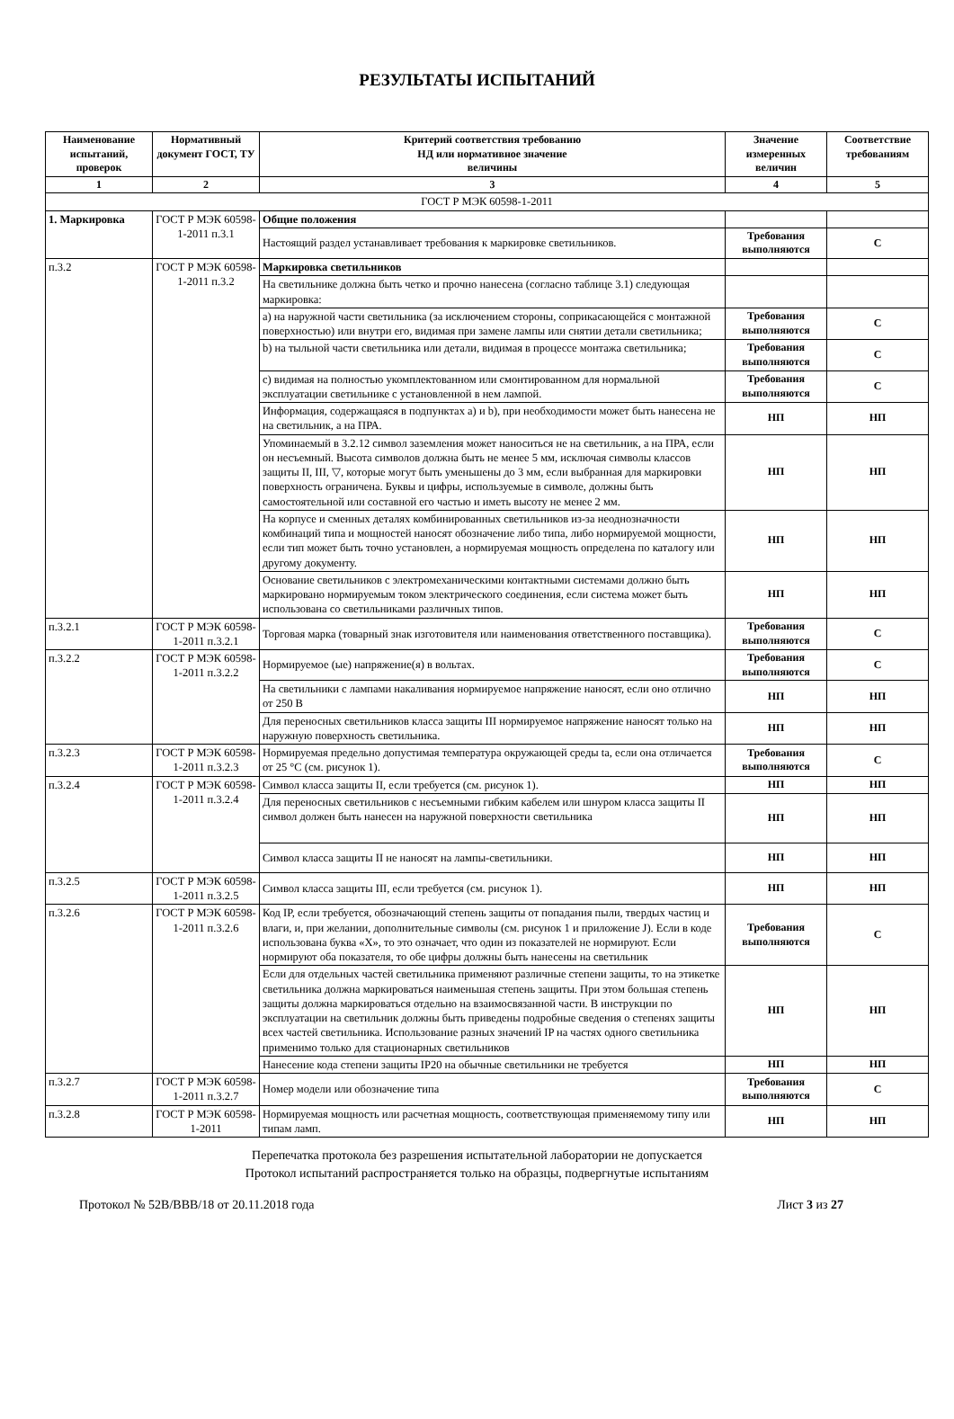РЕЗУЛЬТАТЫ ИСПЫТАНИЙ
| Наименование испытаний, проверок | Нормативный документ ГОСТ, ТУ | Критерий соответствия требованию НД или нормативное значение величины | Значение измеренных величин | Соответствие требованиям |
| --- | --- | --- | --- | --- |
| 1 | 2 | 3 | 4 | 5 |
| ГОСТ Р МЭК 60598-1-2011 | | | | |
| 1. Маркировка | ГОСТ Р МЭК 60598-1-2011 п.3.1 | Общие положения | | |
| | | Настоящий раздел устанавливает требования к маркировке светильников. | Требования выполняются | С |
| п.3.2 | ГОСТ Р МЭК 60598-1-2011 п.3.2 | Маркировка светильников | | |
| | | На светильнике должна быть четко и прочно нанесена (согласно таблице 3.1) следующая маркировка: | | |
| | | a) на наружной части светильника (за исключением стороны, соприкасающейся с монтажной поверхностью) или внутри его, видимая при замене лампы или снятии детали светильника; | Требования выполняются | С |
| | | b) на тыльной части светильника или детали, видимая в процессе монтажа светильника; | Требования выполняются | С |
| | | c) видимая на полностью укомплектованном или смонтированном для нормальной эксплуатации светильнике с установленной в нем лампой. | Требования выполняются | С |
| | | Информация, содержащаяся в подпунктах a) и b), при необходимости может быть нанесена не на светильник, а на ПРА. | НП | НП |
| | | Упоминаемый в 3.2.12 символ заземления может наноситься не на светильник, а на ПРА, если он несъемный. Высота символов должна быть не менее 5 мм, исключая символы классов защиты II, III, ▽, которые могут быть уменьшены до 3 мм, если выбранная для маркировки поверхность ограничена. Буквы и цифры, используемые в символе, должны быть самостоятельной или составной его частью и иметь высоту не менее 2 мм. | НП | НП |
| | | На корпусе и сменных деталях комбинированных светильников из-за неоднозначности комбинаций типа и мощностей наносят обозначение либо типа, либо нормируемой мощности, если тип может быть точно установлен, а нормируемая мощность определена по каталогу или другому документу. | НП | НП |
| | | Основание светильников с электромеханическими контактными системами должно быть маркировано нормируемым током электрического соединения, если система может быть использована со светильниками различных типов. | НП | НП |
| п.3.2.1 | ГОСТ Р МЭК 60598-1-2011 п.3.2.1 | Торговая марка (товарный знак изготовителя или наименования ответственного поставщика). | Требования выполняются | С |
| п.3.2.2 | ГОСТ Р МЭК 60598-1-2011 п.3.2.2 | Нормируемое (ые) напряжение(я) в вольтах. | Требования выполняются | С |
| | | На светильники с лампами накаливания нормируемое напряжение наносят, если оно отлично от 250 В | НП | НП |
| | | Для переносных светильников класса защиты III нормируемое напряжение наносят только на наружную поверхность светильника. | НП | НП |
| п.3.2.3 | ГОСТ Р МЭК 60598-1-2011 п.3.2.3 | Нормируемая предельно допустимая температура окружающей среды ta, если она отличается от 25 °С (см. рисунок 1). | Требования выполняются | С |
| п.3.2.4 | ГОСТ Р МЭК 60598-1-2011 п.3.2.4 | Символ класса защиты II, если требуется (см. рисунок 1). | НП | НП |
| | | Для переносных светильников с несъемными гибким кабелем или шнуром класса защиты II символ должен быть нанесен на наружной поверхности светильника | НП | НП |
| | | Символ класса защиты II не наносят на лампы-светильники. | НП | НП |
| п.3.2.5 | ГОСТ Р МЭК 60598-1-2011 п.3.2.5 | Символ класса защиты III, если требуется (см. рисунок 1). | НП | НП |
| п.3.2.6 | ГОСТ Р МЭК 60598-1-2011 п.3.2.6 | Код IP, если требуется, обозначающий степень защиты от попадания пыли, твердых частиц и влаги, и, при желании, дополнительные символы (см. рисунок 1 и приложение J). Если в коде использована буква «X», то это означает, что один из показателей не нормируют. Если нормируют оба показателя, то обе цифры должны быть нанесены на светильник | Требования выполняются | С |
| | | Если для отдельных частей светильника применяют различные степени защиты, то на этикетке светильника должна маркироваться наименьшая степень защиты. При этом большая степень защиты должна маркироваться отдельно на взаимосвязанной части. В инструкции по эксплуатации на светильник должны быть приведены подробные сведения о степенях защиты всех частей светильника. Использование разных значений IP на частях одного светильника применимо только для стационарных светильников | НП | НП |
| | | Нанесение кода степени защиты IP20 на обычные светильники не требуется | НП | НП |
| п.3.2.7 | ГОСТ Р МЭК 60598-1-2011 п.3.2.7 | Номер модели или обозначение типа | Требования выполняются | С |
| п.3.2.8 | ГОСТ Р МЭК 60598-1-2011 | Нормируемая мощность или расчетная мощность, соответствующая применяемому типу или типам ламп. | НП | НП |
Перепечатка протокола без разрешения испытательной лаборатории не допускается
Протокол испытаний распространяется только на образцы, подвергнутые испытаниям
Протокол № 52B/BBB/18 от 20.11.2018 года Лист 3 из 27